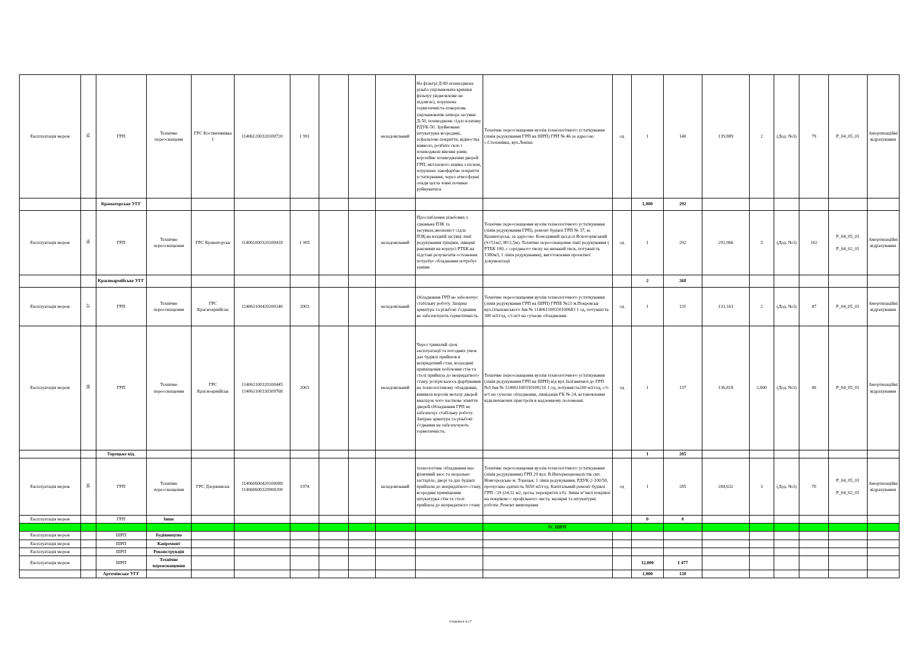| Експлуатація мереж | 35 | ГРП | Технічне переоснащенн | ГРС Костянтинівка 1 | 114061200320100720 | 1 991 | | | незадовільний | На фільтрі Д-80 пошкоджена різьба ущільнювача кришки фільтру (відновленю не підлягає), порушена герметичність поверхонь ущільнювачів затвора засувки Д-50, пошкоджене сідло клапану РДУК-50. Зруйнована штукатурка всередині, асфальтове покриття, відмостка навколо, розбите скло і пошкоджені віконні рами, корозійне пошкодження дверей ГРП, металевого ящика з піском, порушене лакофарбне покриття устаткування, через атмосферні опади цегла зовні починає руйнуватися | Технічне переоснащення вузлів технологічного устаткування (лінія редукування ГРП на ШРП) ГРП № 46 за адресою: с.Степанівка, вул.Леніна | од | 1 | 140 | 139,889 | 2 | (Дод. №3) | 79 | P_04_05_01 | Амортизаційні відрахування |
| | | Краматорське УГГ | | | | | | | | | | | 1,000 | 292 | | | | | | |
| Експлуатація мереж | 36 | ГРП | Технічне переоснащення | ГРС Краматорськ | 114061000320100418 | 1 995 | | | незадовільний | Прослаблення різьбових з єднаньна ПЗК та засувках,зношеніст сідла ПЗК,на вхідній засувці лінії редукування тріщіни, ливарні раковини на корпусі РТБК.на підставі результатів остеження потребує обладнання потребує заміни | Технічне переоснащення вузлів технологічного устаткування (лінія редукування ГРП), ремонт будівлі ГРП № 37, м. Краматорськ, за адресою: Консервний цех,к-п Ясногорівський (S=51м2; Н=2,5м). Технічне переоснащення лінії редукування ( РТБК 100, с середнього тиску на низький тиск, потужність 1380м3, 1 лінія редукування), виготовлення проектної документації | од | 1 | 292 | 291,966 | 3 | (Дод. №3) | 102 | P_04_05_01 P_04_02_01 | Амортизаційні відрахування |
| | | Красноармійське УГГ | | | | | | | | | | | 2 | 268 | | | | | | |
| Експлуатація мереж | 37 | ГРП | Технічне переоснащення | ГРС Красноармійськ | 114061100420200140 | 2003 | | | незадовільний | Обладнання ГРП не забезпечує стабільну роботу. Запірна арматура та різьбові з'єднання не забезпечують герметичність. | Технічне переоснащення вузлів технологічного устаткування (лінія редукування ГРП на ШРП) ГРПБ №21 м.Покровськ вул.Ольшанського Інв № 114061100320100683 1 од, потужність 300 м3/год, с/т-н/т на сучасне обладнення. | од | 1 | 131 | 131,163 | 2 | (Дод. №3) | 47 | P_04_05_01 | Амортизаційні відрахування |
| Експлуатація мереж | 38 | ГРП | Технічне переоснащення | ГРС Красноармійськ | 114061100320100445 114061100330309768 | 2003 | | | незадовільний | Через тривалий срок експлуатації та погодних умов дах будівлі прийшов в непридатний стан, всередині приміщення побілення стін та стелі прийшла до непридатного стану, розтріскалось фарбування на технологічному обладнанні, виникла корозія металу дверей вналідок чого часткове згниття дверей.Обладнання ГРП не забезпечує стабільну роботу. Запірна арматура та різьбові з'єднання не забезпечують герметичність. | Технічне переоснащення вузлів технологічного устаткування (лінія редукування ГРП на ШРП) від вул.Залізничної до ГРП №5 Інв № 114061100330100210 1 од, потужність100 м3/год, с/т-н/т на сучасне обладнення, ліквідація ГК № 24, встановлення відключаючих пристроїв в надземному положенні. | од | 1 | 137 | 136,818 | 2,000 | (Дод. №3) | 49 | P_04_05_01 | Амортизаційні відрахування |
| | | Торецьке від. | | | | | | | | | | | 1 | 285 | | | | | | |
| Експлуатація мереж | 39 | ГРП | Технічне переоснащення | ГРС Дзержинськ | 114060600420100089 114060600320900200 | 1974 | | | незадовільний | технологічне обладнання має фізичний знос та морально застаріле; двері та дах будівлі прийшли до непридатного стану, всередині приміщення штукатурка стін та стелі прийшла до непридатного стану | Технічне переоснащення вузлів технологічного устаткування (лінія редукування) ГРП 29 вул. В.Интернационалістів смт. Новгородське м. Торецьк. 1 лінія редукування, РДУК-2-100/50, пропускна здатність 5650 м3/год. Капітальний ремонт будівлі ГРП - 29 (24,32 м2, цегла, перекриття з/б). Зміна м"якої покрівлі на покрівлю с профільного листа, малярні та штукатурні роботи. Ремонт вимощення | од | 1 | 285 | 284,632 | 3 | (Дод. №3) | 70 | P_04_05_01 P_04_02_01 | Амортизаційні відрахування |
| Експлуатація мереж | | ГРП | Інше | | | | | | | | | | 0 | 0 | | | | | | |
| | | | | | | | | | | | IV. ШРП | | | | | | | | | |
| Експлуатація мереж | | ШРП | Будівництво | | | | | | | | | | | | | | | | | |
| Експлуатація мереж | | ШРП | Капремонт | | | | | | | | | | | | | | | | | |
| Експлуатація мереж | | ШРП | Реконструкція | | | | | | | | | | | | | | | | | |
| Експлуатація мереж | | ШРП | Технічне переоснащення | | | | | | | | | | 12,000 | 1 477 | | | | | | |
| | | Артемівське УГГ | | | | | | | | | | | 1,000 | 128 | | | | | | |
Сторінка 6 із 17